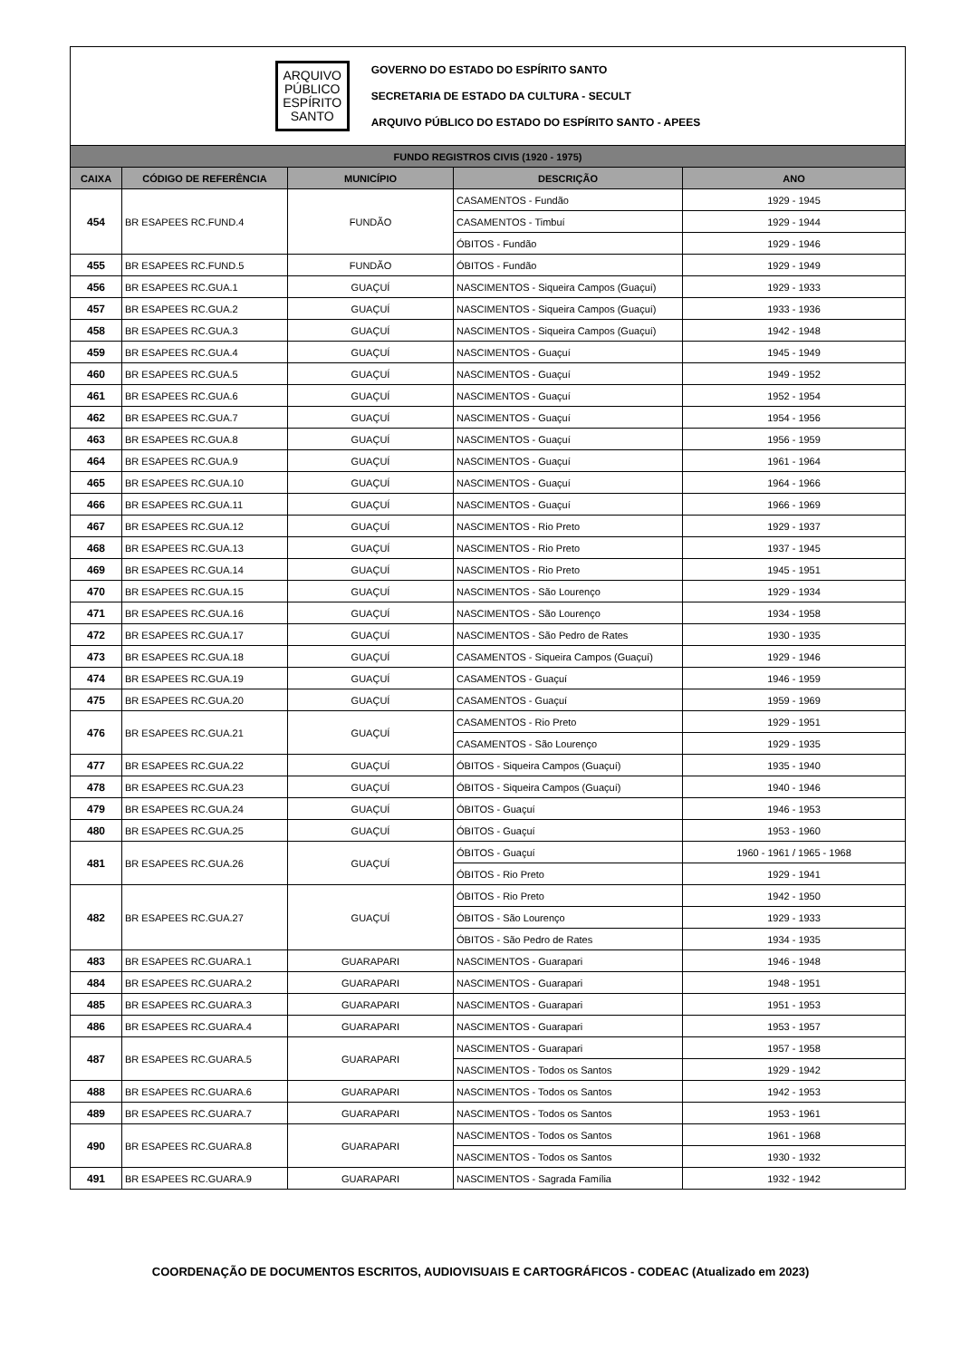ARQUIVO
PÚBLICO
ESPÍRITO
SANTO
GOVERNO DO ESTADO DO ESPÍRITO SANTO
SECRETARIA DE ESTADO DA CULTURA - SECULT
ARQUIVO PÚBLICO DO ESTADO DO ESPÍRITO SANTO - APEES
| FUNDO REGISTROS CIVIS (1920 - 1975) | | | | |
| --- | --- | --- | --- | --- |
| CAIXA | CÓDIGO DE REFERÊNCIA | MUNICÍPIO | DESCRIÇÃO | ANO |
| 454 | BR ESAPEES RC.FUND.4 | FUNDÃO | CASAMENTOS - Fundão | 1929 - 1945 |
| | | | CASAMENTOS - Timbuí | 1929 - 1944 |
| | | | ÓBITOS - Fundão | 1929 - 1946 |
| 455 | BR ESAPEES RC.FUND.5 | FUNDÃO | ÓBITOS - Fundão | 1929 - 1949 |
| 456 | BR ESAPEES RC.GUA.1 | GUAÇUÍ | NASCIMENTOS - Siqueira Campos (Guaçuí) | 1929 - 1933 |
| 457 | BR ESAPEES RC.GUA.2 | GUAÇUÍ | NASCIMENTOS - Siqueira Campos (Guaçuí) | 1933 - 1936 |
| 458 | BR ESAPEES RC.GUA.3 | GUAÇUÍ | NASCIMENTOS - Siqueira Campos (Guaçuí) | 1942 - 1948 |
| 459 | BR ESAPEES RC.GUA.4 | GUAÇUÍ | NASCIMENTOS - Guaçuí | 1945 - 1949 |
| 460 | BR ESAPEES RC.GUA.5 | GUAÇUÍ | NASCIMENTOS - Guaçuí | 1949 - 1952 |
| 461 | BR ESAPEES RC.GUA.6 | GUAÇUÍ | NASCIMENTOS - Guaçuí | 1952 - 1954 |
| 462 | BR ESAPEES RC.GUA.7 | GUAÇUÍ | NASCIMENTOS - Guaçuí | 1954 - 1956 |
| 463 | BR ESAPEES RC.GUA.8 | GUAÇUÍ | NASCIMENTOS - Guaçuí | 1956 - 1959 |
| 464 | BR ESAPEES RC.GUA.9 | GUAÇUÍ | NASCIMENTOS - Guaçuí | 1961 - 1964 |
| 465 | BR ESAPEES RC.GUA.10 | GUAÇUÍ | NASCIMENTOS - Guaçuí | 1964 - 1966 |
| 466 | BR ESAPEES RC.GUA.11 | GUAÇUÍ | NASCIMENTOS - Guaçuí | 1966 - 1969 |
| 467 | BR ESAPEES RC.GUA.12 | GUAÇUÍ | NASCIMENTOS - Rio Preto | 1929 - 1937 |
| 468 | BR ESAPEES RC.GUA.13 | GUAÇUÍ | NASCIMENTOS - Rio Preto | 1937 - 1945 |
| 469 | BR ESAPEES RC.GUA.14 | GUAÇUÍ | NASCIMENTOS - Rio Preto | 1945 - 1951 |
| 470 | BR ESAPEES RC.GUA.15 | GUAÇUÍ | NASCIMENTOS - São Lourenço | 1929 - 1934 |
| 471 | BR ESAPEES RC.GUA.16 | GUAÇUÍ | NASCIMENTOS - São Lourenço | 1934 - 1958 |
| 472 | BR ESAPEES RC.GUA.17 | GUAÇUÍ | NASCIMENTOS - São Pedro de Rates | 1930 - 1935 |
| 473 | BR ESAPEES RC.GUA.18 | GUAÇUÍ | CASAMENTOS - Siqueira Campos (Guaçuí) | 1929 - 1946 |
| 474 | BR ESAPEES RC.GUA.19 | GUAÇUÍ | CASAMENTOS - Guaçuí | 1946 - 1959 |
| 475 | BR ESAPEES RC.GUA.20 | GUAÇUÍ | CASAMENTOS - Guaçuí | 1959 - 1969 |
| 476 | BR ESAPEES RC.GUA.21 | GUAÇUÍ | CASAMENTOS - Rio Preto | 1929 - 1951 |
| | | | CASAMENTOS - São Lourenço | 1929 - 1935 |
| 477 | BR ESAPEES RC.GUA.22 | GUAÇUÍ | ÓBITOS - Siqueira Campos (Guaçuí) | 1935 - 1940 |
| 478 | BR ESAPEES RC.GUA.23 | GUAÇUÍ | ÓBITOS - Siqueira Campos (Guaçuí) | 1940 - 1946 |
| 479 | BR ESAPEES RC.GUA.24 | GUAÇUÍ | ÓBITOS - Guaçuí | 1946 - 1953 |
| 480 | BR ESAPEES RC.GUA.25 | GUAÇUÍ | ÓBITOS - Guaçuí | 1953 - 1960 |
| 481 | BR ESAPEES RC.GUA.26 | GUAÇUÍ | ÓBITOS - Guaçuí | 1960 - 1961 / 1965 - 1968 |
| | | | ÓBITOS - Rio Preto | 1929 - 1941 |
| 482 | BR ESAPEES RC.GUA.27 | GUAÇUÍ | ÓBITOS - Rio Preto | 1942 - 1950 |
| | | | ÓBITOS - São Lourenço | 1929 - 1933 |
| | | | ÓBITOS - São Pedro de Rates | 1934 - 1935 |
| 483 | BR ESAPEES RC.GUARA.1 | GUARAPARI | NASCIMENTOS - Guarapari | 1946 - 1948 |
| 484 | BR ESAPEES RC.GUARA.2 | GUARAPARI | NASCIMENTOS - Guarapari | 1948 - 1951 |
| 485 | BR ESAPEES RC.GUARA.3 | GUARAPARI | NASCIMENTOS - Guarapari | 1951 - 1953 |
| 486 | BR ESAPEES RC.GUARA.4 | GUARAPARI | NASCIMENTOS - Guarapari | 1953 - 1957 |
| 487 | BR ESAPEES RC.GUARA.5 | GUARAPARI | NASCIMENTOS - Guarapari | 1957 - 1958 |
| | | | NASCIMENTOS - Todos os Santos | 1929 - 1942 |
| 488 | BR ESAPEES RC.GUARA.6 | GUARAPARI | NASCIMENTOS - Todos os Santos | 1942 - 1953 |
| 489 | BR ESAPEES RC.GUARA.7 | GUARAPARI | NASCIMENTOS - Todos os Santos | 1953 - 1961 |
| 490 | BR ESAPEES RC.GUARA.8 | GUARAPARI | NASCIMENTOS - Todos os Santos | 1961 - 1968 |
| | | | NASCIMENTOS - Todos os Santos | 1930 - 1932 |
| 491 | BR ESAPEES RC.GUARA.9 | GUARAPARI | NASCIMENTOS - Sagrada Família | 1932 - 1942 |
COORDENAÇÃO DE DOCUMENTOS ESCRITOS, AUDIOVISUAIS E CARTOGRÁFICOS - CODEAC (Atualizado em 2023)